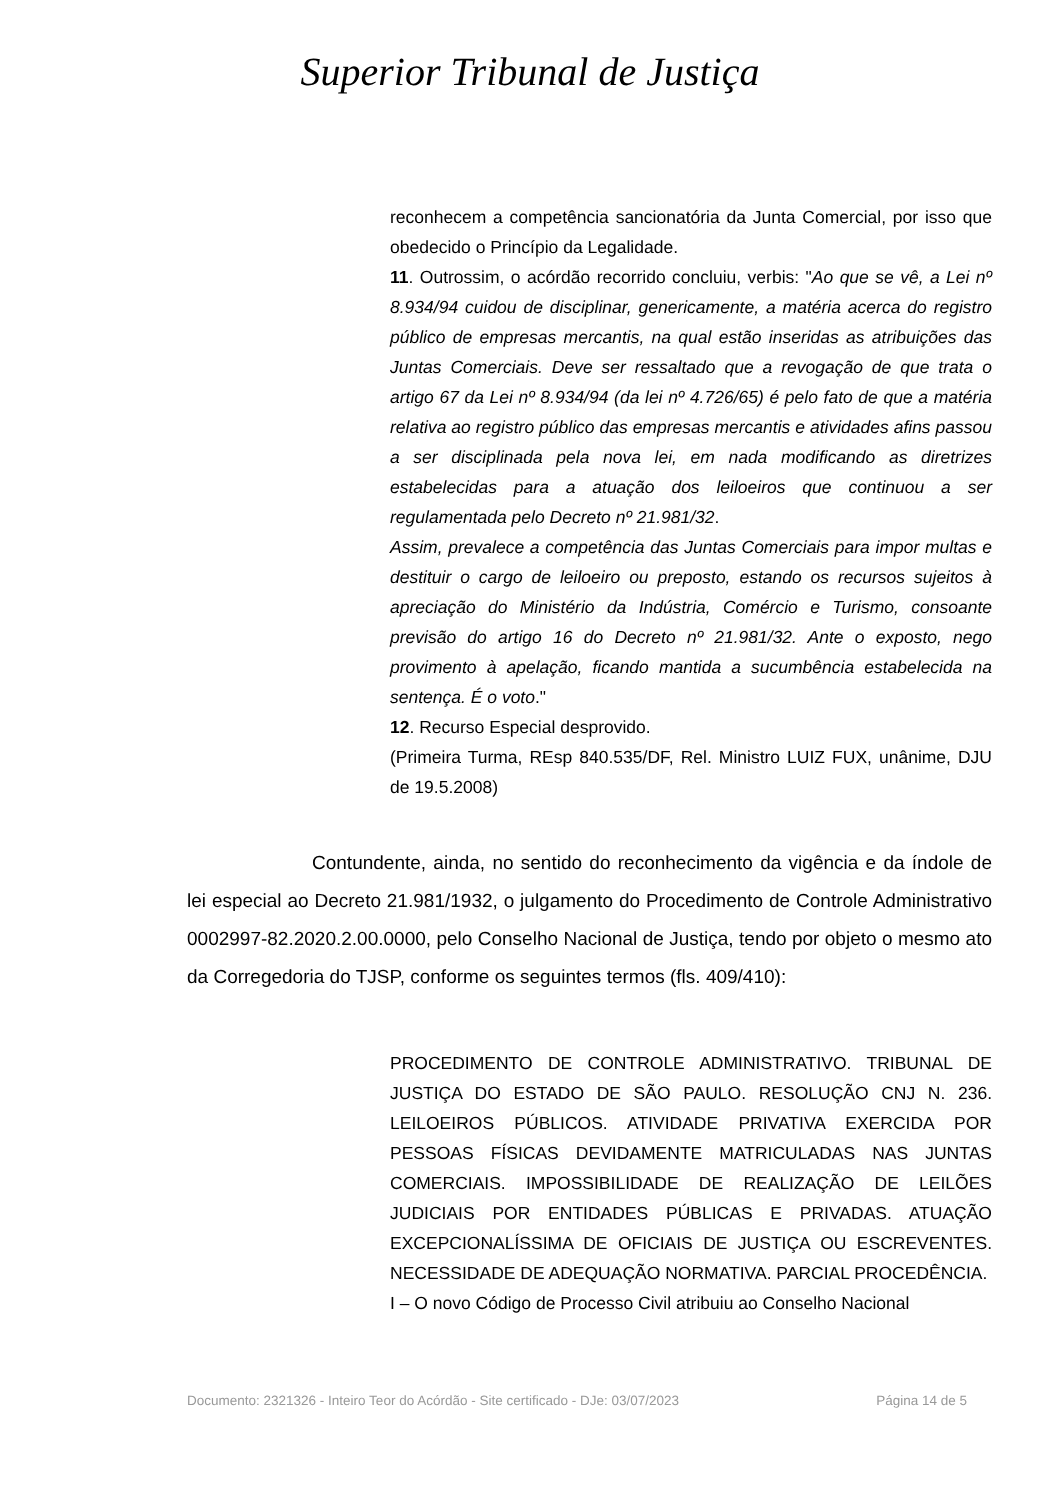Superior Tribunal de Justiça
reconhecem a competência sancionatória da Junta Comercial, por isso que obedecido o Princípio da Legalidade.
11. Outrossim, o acórdão recorrido concluiu, verbis: "Ao que se vê, a Lei nº 8.934/94 cuidou de disciplinar, genericamente, a matéria acerca do registro público de empresas mercantis, na qual estão inseridas as atribuições das Juntas Comerciais. Deve ser ressaltado que a revogação de que trata o artigo 67 da Lei nº 8.934/94 (da lei nº 4.726/65) é pelo fato de que a matéria relativa ao registro público das empresas mercantis e atividades afins passou a ser disciplinada pela nova lei, em nada modificando as diretrizes estabelecidas para a atuação dos leiloeiros que continuou a ser regulamentada pelo Decreto nº 21.981/32.
Assim, prevalece a competência das Juntas Comerciais para impor multas e destituir o cargo de leiloeiro ou preposto, estando os recursos sujeitos à apreciação do Ministério da Indústria, Comércio e Turismo, consoante previsão do artigo 16 do Decreto nº 21.981/32. Ante o exposto, nego provimento à apelação, ficando mantida a sucumbência estabelecida na sentença. É o voto."
12. Recurso Especial desprovido.
(Primeira Turma, REsp 840.535/DF, Rel. Ministro LUIZ FUX, unânime, DJU de 19.5.2008)
Contundente, ainda, no sentido do reconhecimento da vigência e da índole de lei especial ao Decreto 21.981/1932, o julgamento do Procedimento de Controle Administrativo 0002997-82.2020.2.00.0000, pelo Conselho Nacional de Justiça, tendo por objeto o mesmo ato da Corregedoria do TJSP, conforme os seguintes termos (fls. 409/410):
PROCEDIMENTO DE CONTROLE ADMINISTRATIVO. TRIBUNAL DE JUSTIÇA DO ESTADO DE SÃO PAULO. RESOLUÇÃO CNJ N. 236. LEILOEIROS PÚBLICOS. ATIVIDADE PRIVATIVA EXERCIDA POR PESSOAS FÍSICAS DEVIDAMENTE MATRICULADAS NAS JUNTAS COMERCIAIS. IMPOSSIBILIDADE DE REALIZAÇÃO DE LEILÕES JUDICIAIS POR ENTIDADES PÚBLICAS E PRIVADAS. ATUAÇÃO EXCEPCIONALÍSSIMA DE OFICIAIS DE JUSTIÇA OU ESCREVENTES. NECESSIDADE DE ADEQUAÇÃO NORMATIVA. PARCIAL PROCEDÊNCIA.
I – O novo Código de Processo Civil atribuiu ao Conselho Nacional
Documento: 2321326 - Inteiro Teor do Acórdão - Site certificado - DJe: 03/07/2023 Página 14 de 5